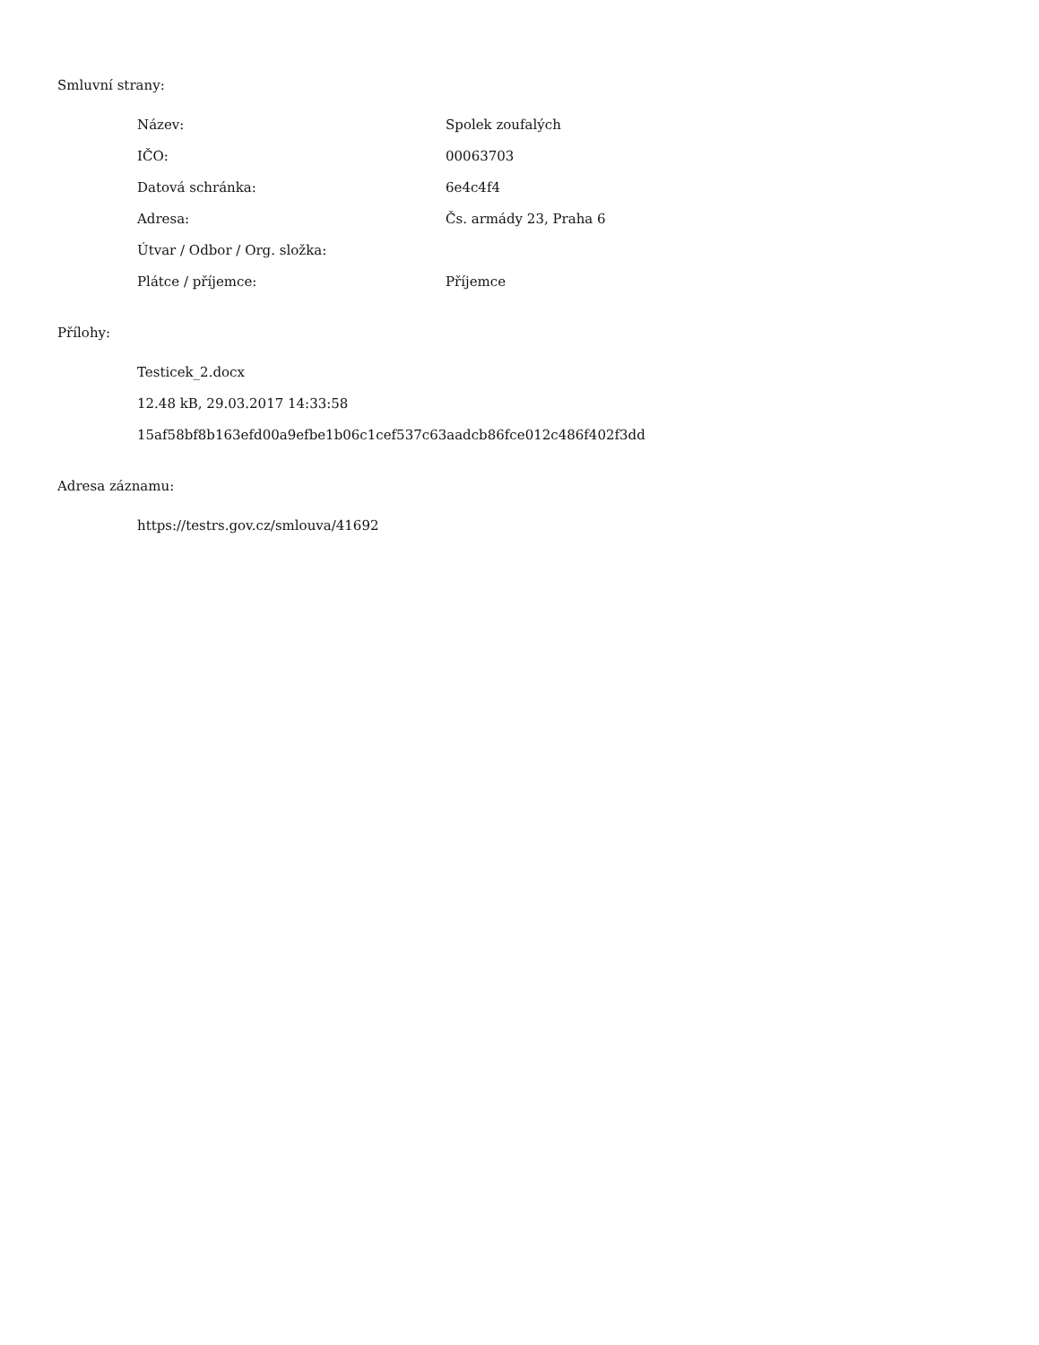Smluvní strany:
| Název: | Spolek zoufalých |
| IČO: | 00063703 |
| Datová schránka: | 6e4c4f4 |
| Adresa: | Čs. armády 23, Praha 6 |
| Útvar / Odbor / Org. složka: | |
| Plátce / příjemce: | Příjemce |
Přílohy:
Testicek_2.docx
12.48 kB, 29.03.2017 14:33:58
15af58bf8b163efd00a9efbe1b06c1cef537c63aadcb86fce012c486f402f3dd
Adresa záznamu:
https://testrs.gov.cz/smlouva/41692